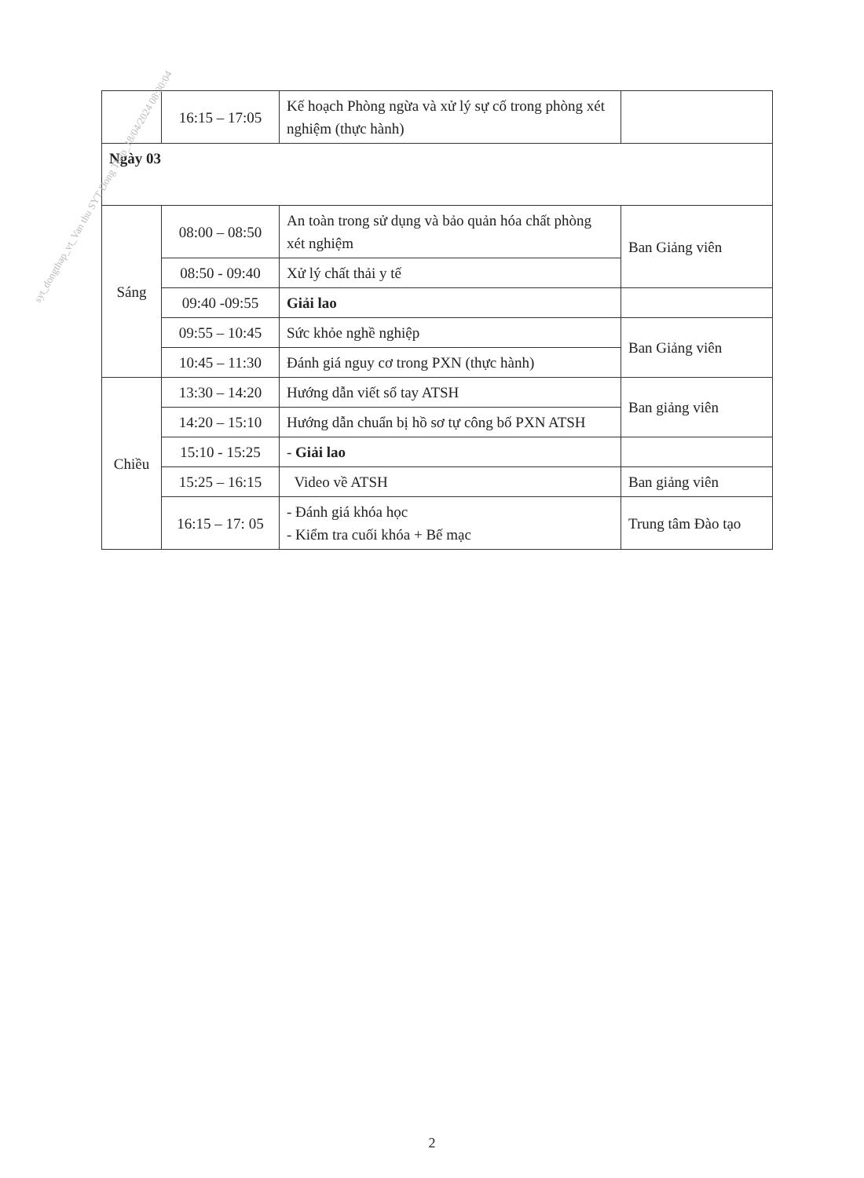| | 16:15 – 17:05 | Kế hoạch Phòng ngừa và xử lý sự cố trong phòng xét nghiệm (thực hành) | |
| Ngày 03 | | | |
| Sáng | 08:00 – 08:50 | An toàn trong sử dụng và bảo quản hóa chất phòng xét nghiệm | Ban Giảng viên |
| | 08:50 - 09:40 | Xử lý chất thải y tế | |
| | 09:40 -09:55 | Giải lao | |
| | 09:55 – 10:45 | Sức khỏe nghề nghiệp | Ban Giảng viên |
| | 10:45 – 11:30 | Đánh giá nguy cơ trong PXN (thực hành) | |
| Chiều | 13:30 – 14:20 | Hướng dẫn viết sổ tay ATSH | Ban giảng viên |
| | 14:20 – 15:10 | Hướng dẫn chuẩn bị hồ sơ tự công bố PXN ATSH | |
| | 15:10 - 15:25 | - Giải lao | |
| | 15:25 – 16:15 | Video về ATSH | Ban giảng viên |
| | 16:15 – 17: 05 | - Đánh giá khóa học - Kiểm tra cuối khóa + Bế mạc | Trung tâm Đào tạo |
syt_dongthap_vt_Van thu SYT Dong Thap_18/04/2024 08:30:04
2